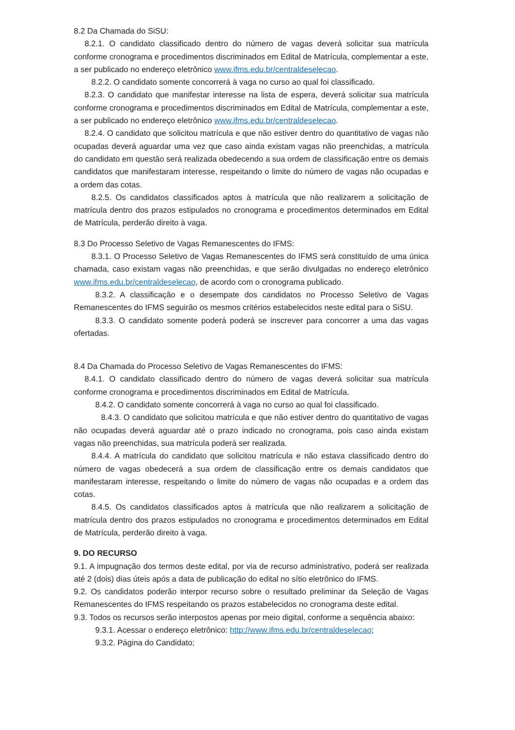8.2 Da Chamada do SiSU:
8.2.1. O candidato classificado dentro do número de vagas deverá solicitar sua matrícula conforme cronograma e procedimentos discriminados em Edital de Matrícula, complementar a este, a ser publicado no endereço eletrônico www.ifms.edu.br/centraldeselecao.
8.2.2. O candidato somente concorrerá à vaga no curso ao qual foi classificado.
8.2.3. O candidato que manifestar interesse na lista de espera, deverá solicitar sua matrícula conforme cronograma e procedimentos discriminados em Edital de Matrícula, complementar a este, a ser publicado no endereço eletrônico www.ifms.edu.br/centraldeselecao.
8.2.4. O candidato que solicitou matrícula e que não estiver dentro do quantitativo de vagas não ocupadas deverá aguardar uma vez que caso ainda existam vagas não preenchidas, a matrícula do candidato em questão será realizada obedecendo a sua ordem de classificação entre os demais candidatos que manifestaram interesse, respeitando o limite do número de vagas não ocupadas e a ordem das cotas.
8.2.5. Os candidatos classificados aptos à matrícula que não realizarem a solicitação de matrícula dentro dos prazos estipulados no cronograma e procedimentos determinados em Edital de Matrícula, perderão direito à vaga.
8.3 Do Processo Seletivo de Vagas Remanescentes do IFMS:
8.3.1. O Processo Seletivo de Vagas Remanescentes do IFMS será constituído de uma única chamada, caso existam vagas não preenchidas, e que serão divulgadas no endereço eletrônico www.ifms.edu.br/centraldeselecao, de acordo com o cronograma publicado.
8.3.2. A classificação e o desempate dos candidatos no Processo Seletivo de Vagas Remanescentes do IFMS seguirão os mesmos critérios estabelecidos neste edital para o SiSU.
8.3.3. O candidato somente poderá poderá se inscrever para concorrer a uma das vagas ofertadas.
8.4 Da Chamada do Processo Seletivo de Vagas Remanescentes do IFMS:
8.4.1. O candidato classificado dentro do número de vagas deverá solicitar sua matrícula conforme cronograma e procedimentos discriminados em Edital de Matrícula.
8.4.2. O candidato somente concorrerá à vaga no curso ao qual foi classificado.
8.4.3. O candidato que solicitou matrícula e que não estiver dentro do quantitativo de vagas não ocupadas deverá aguardar até o prazo indicado no cronograma, pois caso ainda existam vagas não preenchidas, sua matrícula poderá ser realizada.
8.4.4. A matrícula do candidato que solicitou matrícula e não estava classificado dentro do número de vagas obedecerá a sua ordem de classificação entre os demais candidatos que manifestaram interesse, respeitando o limite do número de vagas não ocupadas e a ordem das cotas.
8.4.5. Os candidatos classificados aptos à matrícula que não realizarem a solicitação de matrícula dentro dos prazos estipulados no cronograma e procedimentos determinados em Edital de Matrícula, perderão direito à vaga.
9. DO RECURSO
9.1. A impugnação dos termos deste edital, por via de recurso administrativo, poderá ser realizada até 2 (dois) dias úteis após a data de publicação do edital no sítio eletrônico do IFMS.
9.2. Os candidatos poderão interpor recurso sobre o resultado preliminar da Seleção de Vagas Remanescentes do IFMS respeitando os prazos estabelecidos no cronograma deste edital.
9.3. Todos os recursos serão interpostos apenas por meio digital, conforme a sequência abaixo:
9.3.1. Acessar o endereço eletrônico: http://www.ifms.edu.br/centraldeselecao;
9.3.2. Página do Candidato;